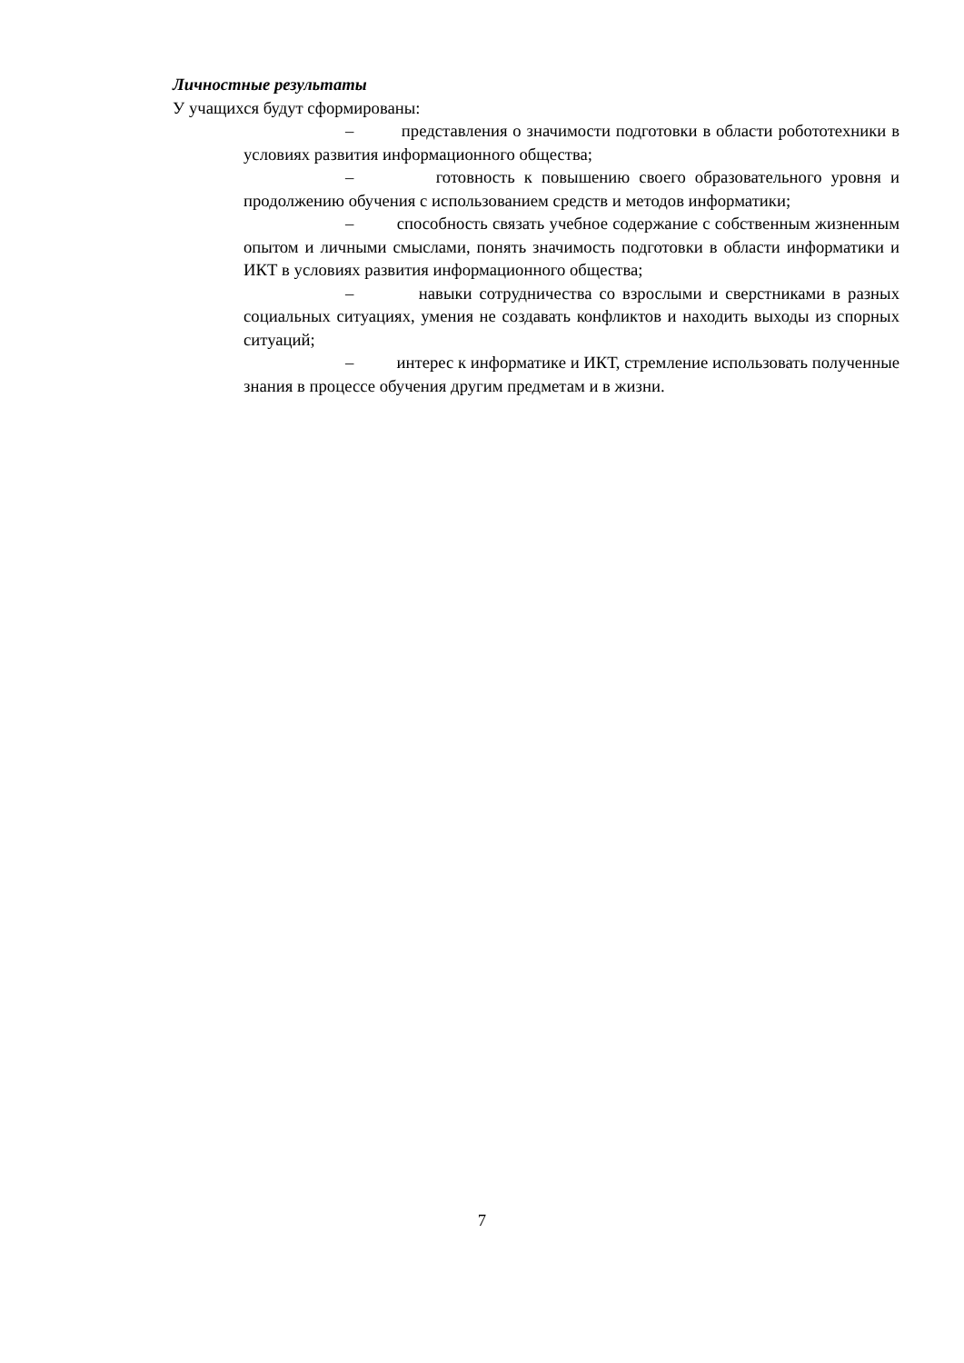Личностные результаты
У учащихся будут сформированы:
– представления о значимости подготовки в области робототехники в условиях развития информационного общества;
– готовность к повышению своего образовательного уровня и продолжению обучения с использованием средств и методов информатики;
– способность связать учебное содержание с собственным жизненным опытом и личными смыслами, понять значимость подготовки в области информатики и ИКТ в условиях развития информационного общества;
– навыки сотрудничества со взрослыми и сверстниками в разных социальных ситуациях, умения не создавать конфликтов и находить выходы из спорных ситуаций;
– интерес к информатике и ИКТ, стремление использовать полученные знания в процессе обучения другим предметам и в жизни.
7